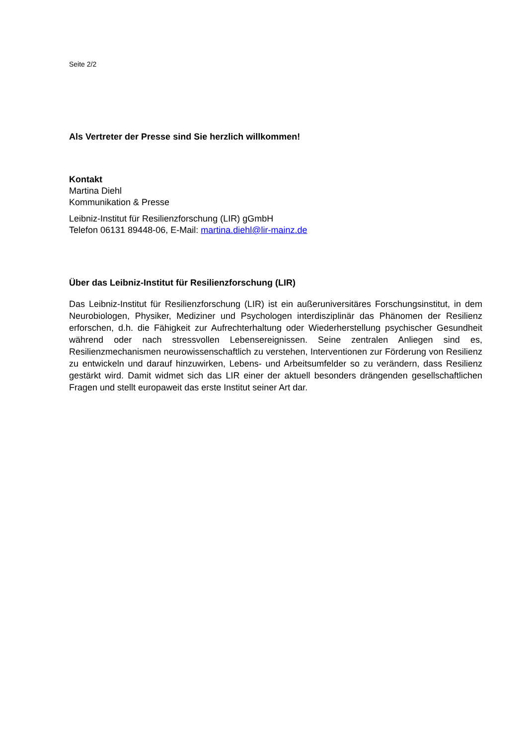Seite 2/2
Als Vertreter der Presse sind Sie herzlich willkommen!
Kontakt
Martina Diehl
Kommunikation & Presse
Leibniz-Institut für Resilienzforschung (LIR) gGmbH
Telefon 06131 89448-06, E-Mail: martina.diehl@lir-mainz.de
Über das Leibniz-Institut für Resilienzforschung (LIR)
Das Leibniz-Institut für Resilienzforschung (LIR) ist ein außeruniversitäres Forschungsinstitut, in dem Neurobiologen, Physiker, Mediziner und Psychologen interdisziplinär das Phänomen der Resilienz erforschen, d.h. die Fähigkeit zur Aufrechterhaltung oder Wiederherstellung psychischer Gesundheit während oder nach stressvollen Lebensereignissen. Seine zentralen Anliegen sind es, Resilienzmechanismen neurowissenschaftlich zu verstehen, Interventionen zur Förderung von Resilienz zu entwickeln und darauf hinzuwirken, Lebens- und Arbeitsumfelder so zu verändern, dass Resilienz gestärkt wird. Damit widmet sich das LIR einer der aktuell besonders drängenden gesellschaftlichen Fragen und stellt europaweit das erste Institut seiner Art dar.